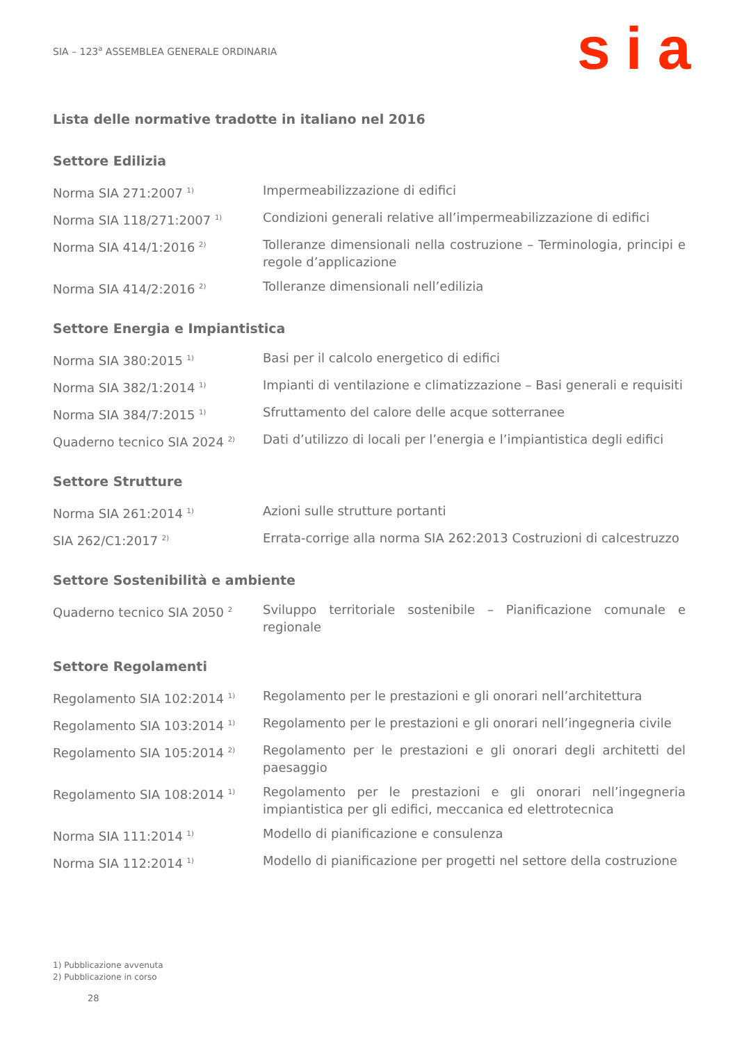SIA – 123<sup>a</sup> ASSEMBLEA GENERALE ORDINARIA
sia
Lista delle normative tradotte in italiano nel 2016
Settore Edilizia
| Norma SIA 271:2007 <sup>1)</sup> | Impermeabilizzazione di edifici |
| Norma SIA 118/271:2007 <sup>1)</sup> | Condizioni generali relative all’impermeabilizzazione di edifici |
| Norma SIA 414/1:2016 <sup>2)</sup> | Tolleranze dimensionali nella costruzione – Terminologia, principi e regole d’applicazione |
| Norma SIA 414/2:2016 <sup>2)</sup> | Tolleranze dimensionali nell’edilizia |
Settore Energia e Impiantistica
| Norma SIA 380:2015 <sup>1)</sup> | Basi per il calcolo energetico di edifici |
| Norma SIA 382/1:2014 <sup>1)</sup> | Impianti di ventilazione e climatizzazione – Basi generali e requisiti |
| Norma SIA 384/7:2015 <sup>1)</sup> | Sfruttamento del calore delle acque sotterranee |
| Quaderno tecnico SIA 2024 <sup>2)</sup> | Dati d’utilizzo di locali per l’energia e l’impiantistica degli edifici |
Settore Strutture
| Norma SIA 261:2014 <sup>1)</sup> | Azioni sulle strutture portanti |
| SIA 262/C1:2017 <sup>2)</sup> | Errata-corrige alla norma SIA 262:2013 Costruzioni di calcestruzzo |
Settore Sostenibilità e ambiente
| Quaderno tecnico SIA 2050 <sup>2</sup> | Sviluppo territoriale sostenibile – Pianificazione comunale e regionale |
Settore Regolamenti
| Regolamento SIA 102:2014 <sup>1)</sup> | Regolamento per le prestazioni e gli onorari nell’architettura |
| Regolamento SIA 103:2014 <sup>1)</sup> | Regolamento per le prestazioni e gli onorari nell’ingegneria civile |
| Regolamento SIA 105:2014 <sup>2)</sup> | Regolamento per le prestazioni e gli onorari degli architetti del paesaggio |
| Regolamento SIA 108:2014 <sup>1)</sup> | Regolamento per le prestazioni e gli onorari nell’ingegneria impiantistica per gli edifici, meccanica ed elettrotecnica |
| Norma SIA 111:2014 <sup>1)</sup> | Modello di pianificazione e consulenza |
| Norma SIA 112:2014 <sup>1)</sup> | Modello di pianificazione per progetti nel settore della costruzione |
1) Pubblicazione avvenuta
2) Pubblicazione in corso
28